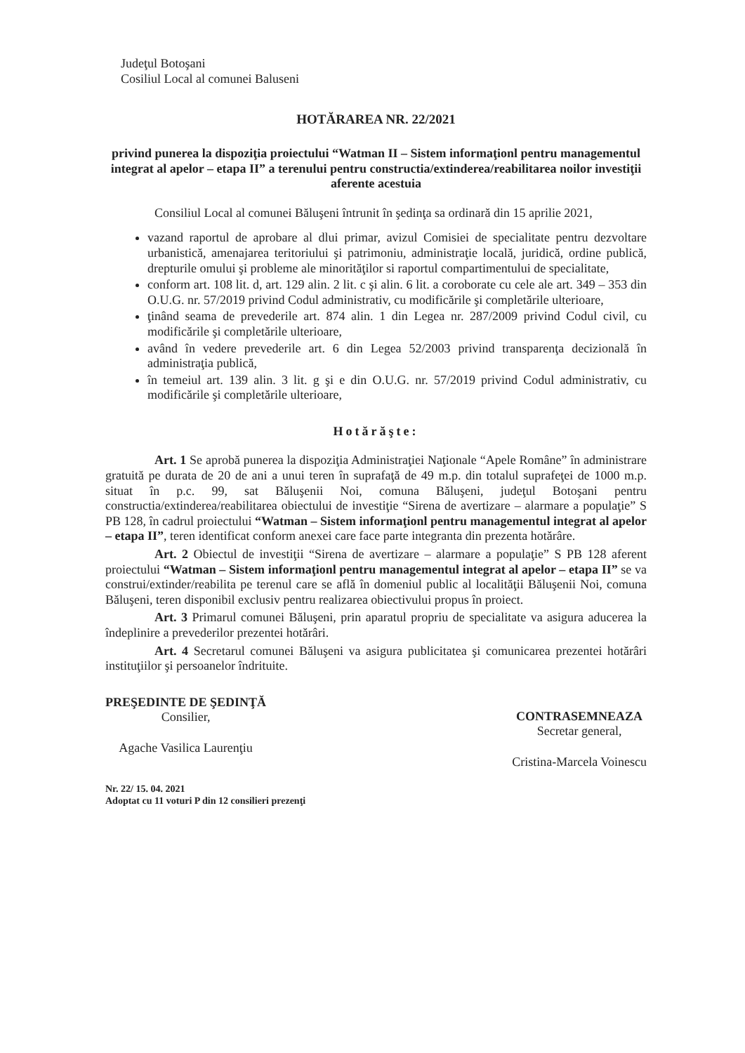Judeţul Botoşani
Cosiliul Local al comunei Baluseni
HOTĂRAREA NR. 22/2021
privind punerea la dispoziţia proiectului “Watman II – Sistem informaţionl pentru managementul integrat al apelor – etapa II” a terenului pentru constructia/extinderea/reabilitarea noilor investiţii aferente acestuia
Consiliul Local al comunei Băluşeni întrunit în şedinţa sa ordinară din 15 aprilie 2021,
vazand raportul de aprobare al dlui primar, avizul Comisiei de specialitate pentru dezvoltare urbanistică, amenajarea teritoriului şi patrimoniu, administraţie locală, juridică, ordine publică, drepturile omului şi probleme ale minorităţilor si raportul compartimentului de specialitate,
conform art. 108 lit. d, art. 129 alin. 2 lit. c şi alin. 6 lit. a coroborate cu cele ale art. 349 – 353 din O.U.G. nr. 57/2019 privind Codul administrativ, cu modificările şi completările ulterioare,
ţinând seama de prevederile art. 874 alin. 1 din Legea nr. 287/2009 privind Codul civil, cu modificările şi completările ulterioare,
având în vedere prevederile art. 6 din Legea 52/2003 privind transparenţa decizională în administraţia publică,
în temeiul art. 139 alin. 3 lit. g şi e din O.U.G. nr. 57/2019 privind Codul administrativ, cu modificările şi completările ulterioare,
Hotărăşte:
Art. 1 Se aprobă punerea la dispoziţia Administraţiei Naţionale “Apele Române” în administrare gratuită pe durata de 20 de ani a unui teren în suprafaţă de 49 m.p. din totalul suprafeţei de 1000 m.p. situat în p.c. 99, sat Băluşenii Noi, comuna Băluşeni, judeţul Botoşani pentru constructia/extinderea/reabilitarea obiectului de investiţie “Sirena de avertizare – alarmare a populaţie” S PB 128, în cadrul proiectului “Watman – Sistem informaţionl pentru managementul integrat al apelor – etapa II”, teren identificat conform anexei care face parte integranta din prezenta hotărâre.
Art. 2 Obiectul de investiţii “Sirena de avertizare – alarmare a populaţie” S PB 128 aferent proiectului “Watman – Sistem informaţionl pentru managementul integrat al apelor – etapa II” se va construi/extinder/reabilita pe terenul care se află în domeniul public al localităţii Băluşenii Noi, comuna Băluşeni, teren disponibil exclusiv pentru realizarea obiectivului propus în proiect.
Art. 3 Primarul comunei Băluşeni, prin aparatul propriu de specialitate va asigura aducerea la îndeplinire a prevederilor prezentei hotărâri.
Art. 4 Secretarul comunei Băluşeni va asigura publicitatea şi comunicarea prezentei hotărâri instituţiilor şi persoanelor îndrituite.
PREŞEDINTE DE ŞEDINŢĂ
Consilier,
Agache Vasilica Laurenţiu
CONTRASEMNEAZA
Secretar general,
Cristina-Marcela Voinescu
Nr. 22/ 15. 04. 2021
Adoptat cu 11 voturi P din 12 consilieri prezenţi